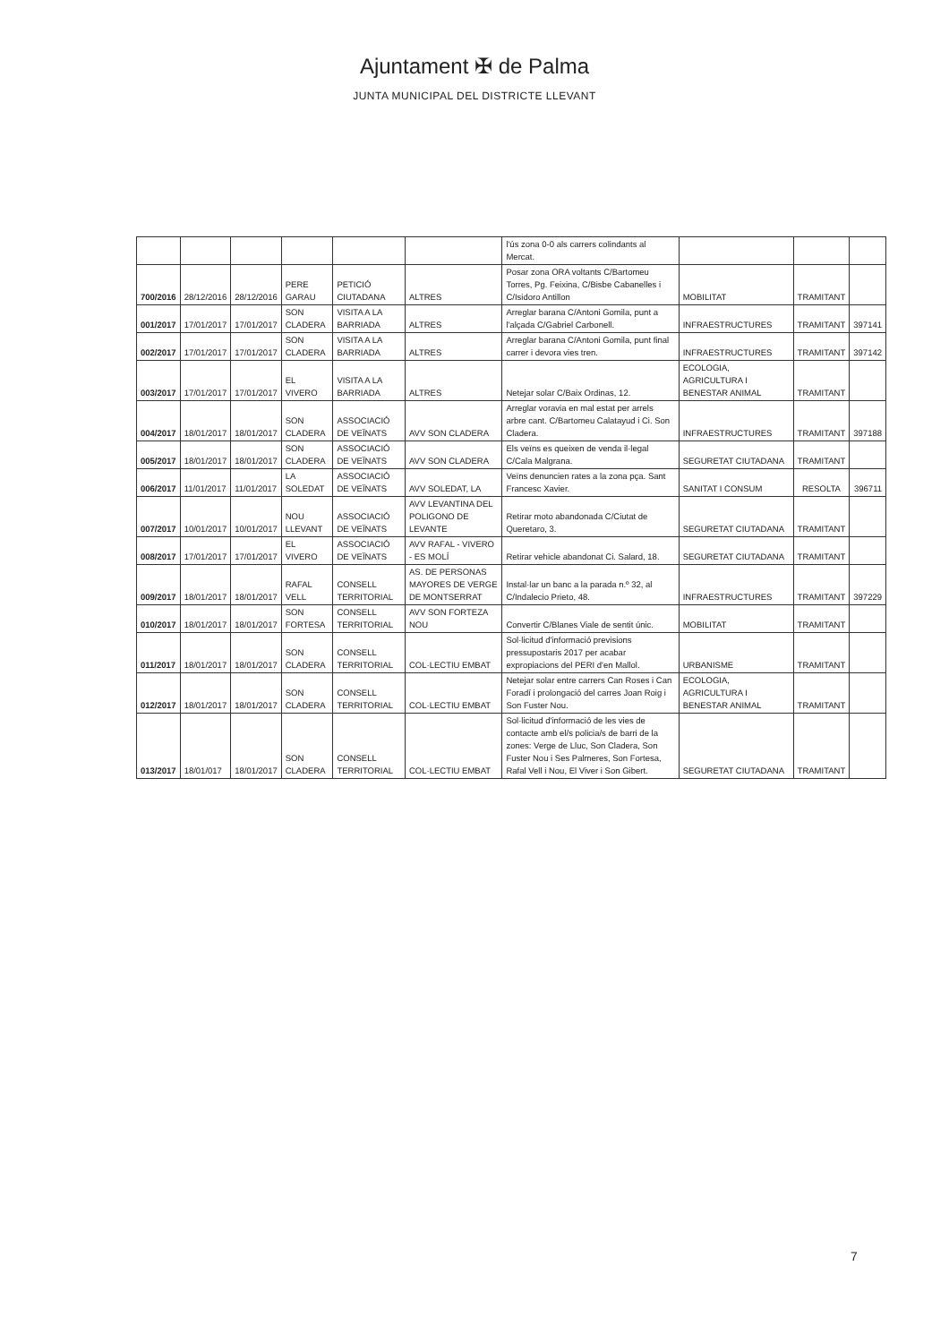Ajuntament ✠ de Palma
JUNTA MUNICIPAL DEL DISTRICTE LLEVANT
| | | | | | | l'ús zona 0-0 als carrers colindants al Mercat. | | | |
| 700/2016 | 28/12/2016 | 28/12/2016 | PERE GARAU | PETICIÓ CIUTADANA | ALTRES | Posar zona ORA voltants C/Bartomeu Torres, Pg. Feixina, C/Bisbe Cabanelles i C/Isidoro Antillon | MOBILITAT | TRAMITANT | |
| 001/2017 | 17/01/2017 | 17/01/2017 | SON CLADERA | VISITA A LA BARRIADA | ALTRES | Arreglar barana C/Antoni Gomila, punt a l'alçada C/Gabriel Carbonell. | INFRAESTRUCTURES | TRAMITANT | 397141 |
| 002/2017 | 17/01/2017 | 17/01/2017 | SON CLADERA | VISITA A LA BARRIADA | ALTRES | Arreglar barana C/Antoni Gomila, punt final carrer i devora vies tren. | INFRAESTRUCTURES | TRAMITANT | 397142 |
| 003/2017 | 17/01/2017 | 17/01/2017 | EL VIVERO | VISITA A LA BARRIADA | ALTRES | Netejar solar C/Baix Ordinas, 12. | ECOLOGIA, AGRICULTURA I BENESTAR ANIMAL | TRAMITANT | |
| 004/2017 | 18/01/2017 | 18/01/2017 | SON CLADERA | ASSOCIACIÓ DE VEÏNATS | AVV SON CLADERA | Arreglar voravia en mal estat per arrels arbre cant. C/Bartomeu Calatayud i Ci. Son Cladera. | INFRAESTRUCTURES | TRAMITANT | 397188 |
| 005/2017 | 18/01/2017 | 18/01/2017 | SON CLADERA | ASSOCIACIÓ DE VEÏNATS | AVV SON CLADERA | Els veïns es queixen de venda il·legal C/Cala Malgrana. | SEGURETAT CIUTADANA | TRAMITANT | |
| 006/2017 | 11/01/2017 | 11/01/2017 | LA SOLEDAT | ASSOCIACIÓ DE VEÏNATS | AVV SOLEDAT, LA | Veïns denuncien rates a la zona pça. Sant Francesc Xavier. | SANITAT I CONSUM | RESOLTA | 396711 |
| 007/2017 | 10/01/2017 | 10/01/2017 | NOU LLEVANT | ASSOCIACIÓ DE VEÏNATS | AVV LEVANTINA DEL POLIGONO DE LEVANTE | Retirar moto abandonada C/Ciutat de Queretaro, 3. | SEGURETAT CIUTADANA | TRAMITANT | |
| 008/2017 | 17/01/2017 | 17/01/2017 | EL VIVERO | ASSOCIACIÓ DE VEÏNATS | AVV RAFAL - VIVERO - ES MOLÍ | Retirar vehicle abandonat Ci. Salard, 18. | SEGURETAT CIUTADANA | TRAMITANT | |
| 009/2017 | 18/01/2017 | 18/01/2017 | RAFAL VELL | CONSELL TERRITORIAL | AS. DE PERSONAS MAYORES DE VERGE DE MONTSERRAT | Instal·lar un banc a la parada n.º 32, al C/Indalecio Prieto, 48. | INFRAESTRUCTURES | TRAMITANT | 397229 |
| 010/2017 | 18/01/2017 | 18/01/2017 | SON FORTESA | CONSELL TERRITORIAL | AVV SON FORTEZA NOU | Convertir C/Blanes Viale de sentit únic. | MOBILITAT | TRAMITANT | |
| 011/2017 | 18/01/2017 | 18/01/2017 | SON CLADERA | CONSELL TERRITORIAL | COL·LECTIU EMBAT | Sol·licitud d'informació previsions pressupostaris 2017 per acabar expropiacions del PERI d'en Mallol. | URBANISME | TRAMITANT | |
| 012/2017 | 18/01/2017 | 18/01/2017 | SON CLADERA | CONSELL TERRITORIAL | COL·LECTIU EMBAT | Netejar solar entre carrers Can Roses i Can Foradí i prolongació del carres Joan Roig i Son Fuster Nou. | ECOLOGIA, AGRICULTURA I BENESTAR ANIMAL | TRAMITANT | |
| 013/2017 | 18/01/017 | 18/01/2017 | SON CLADERA | CONSELL TERRITORIAL | COL·LECTIU EMBAT | Sol·licitud d'informació de les vies de contacte amb el/s policia/s de barri de la zones: Verge de Lluc, Son Cladera, Son Fuster Nou i Ses Palmeres, Son Fortesa, Rafal Vell i Nou, El Viver i Son Gibert. | SEGURETAT CIUTADANA | TRAMITANT | |
7